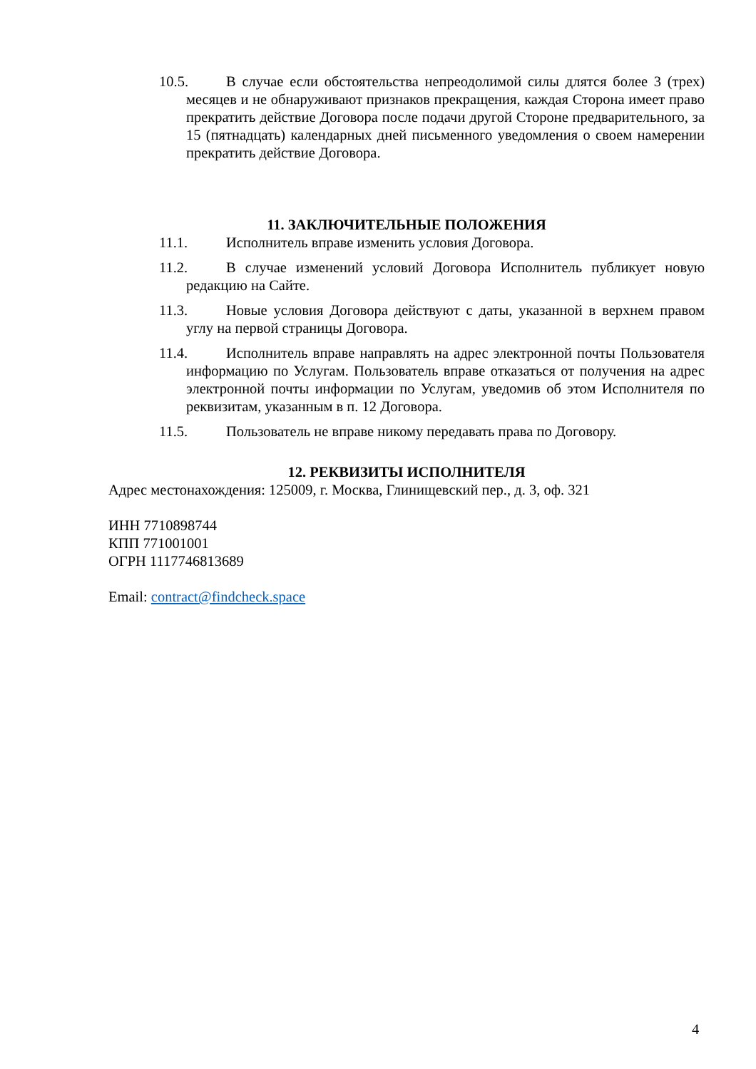10.5. В случае если обстоятельства непреодолимой силы длятся более 3 (трех) месяцев и не обнаруживают признаков прекращения, каждая Сторона имеет право прекратить действие Договора после подачи другой Стороне предварительного, за 15 (пятнадцать) календарных дней письменного уведомления о своем намерении прекратить действие Договора.
11. ЗАКЛЮЧИТЕЛЬНЫЕ ПОЛОЖЕНИЯ
11.1. Исполнитель вправе изменить условия Договора.
11.2. В случае изменений условий Договора Исполнитель публикует новую редакцию на Сайте.
11.3. Новые условия Договора действуют с даты, указанной в верхнем правом углу на первой страницы Договора.
11.4. Исполнитель вправе направлять на адрес электронной почты Пользователя информацию по Услугам. Пользователь вправе отказаться от получения на адрес электронной почты информации по Услугам, уведомив об этом Исполнителя по реквизитам, указанным в п. 12 Договора.
11.5. Пользователь не вправе никому передавать права по Договору.
12. РЕКВИЗИТЫ ИСПОЛНИТЕЛЯ
Адрес местонахождения: 125009, г. Москва, Глинищевский пер., д. 3, оф. 321
ИНН 7710898744
КПП 771001001
ОГРН 1117746813689
Email: contract@findcheck.space
4